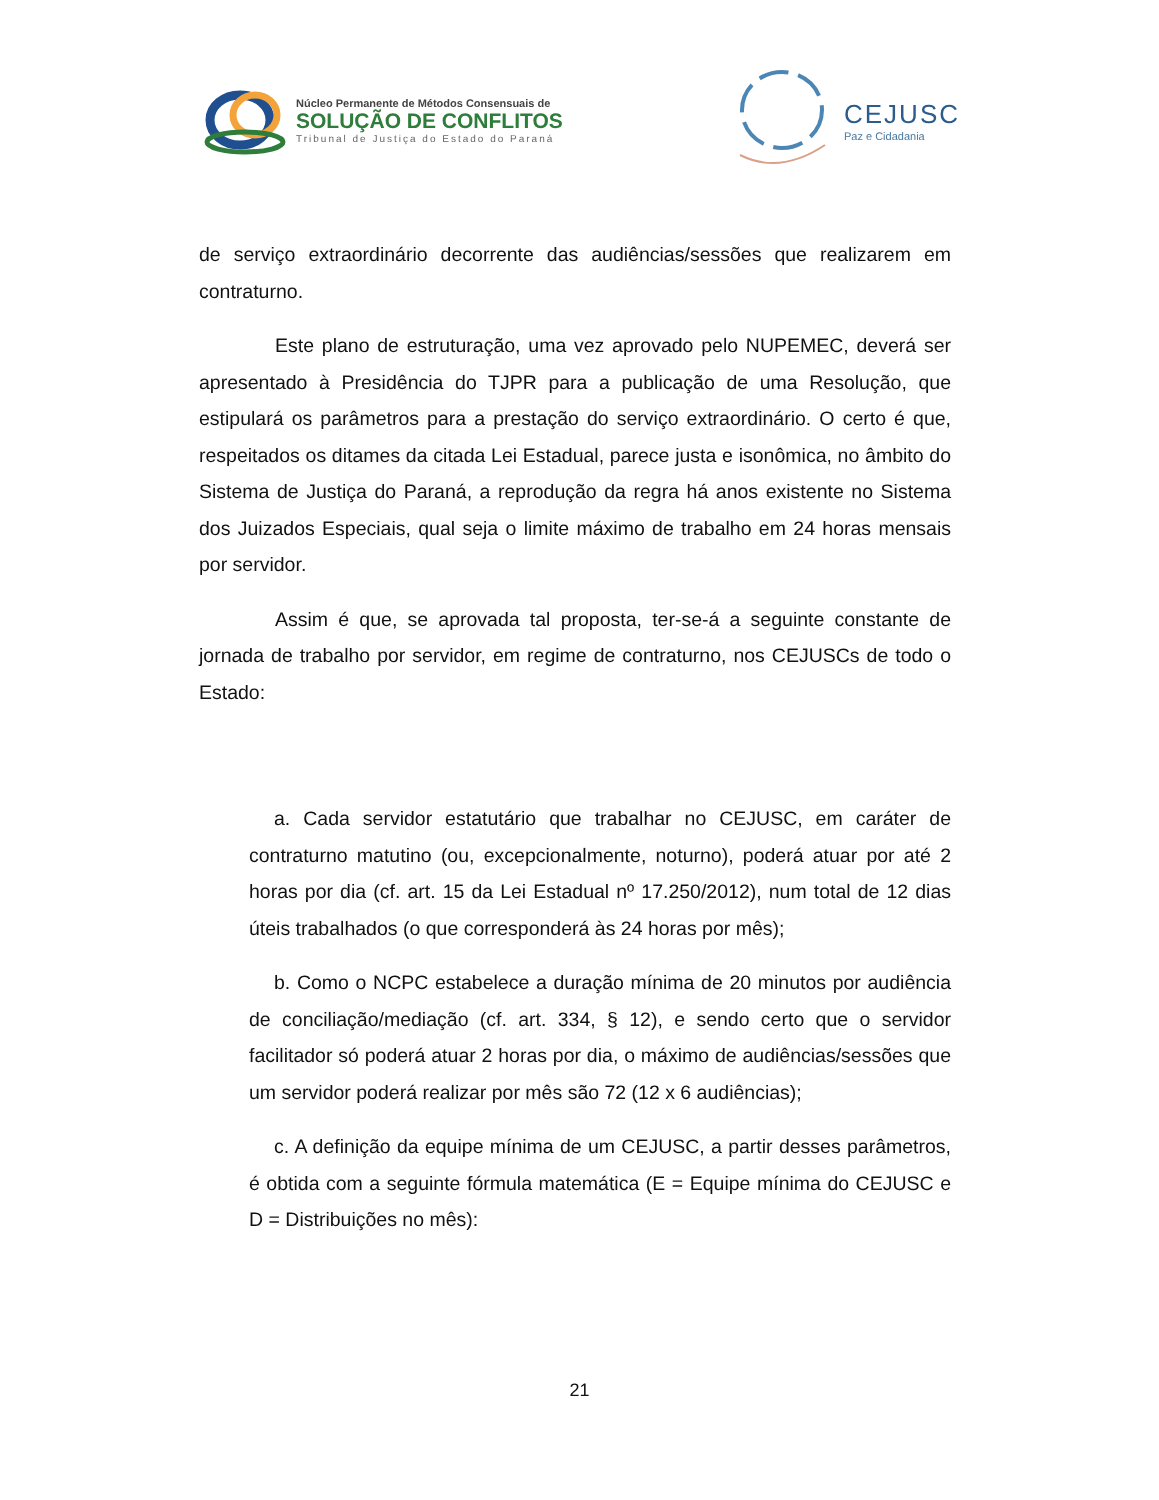Núcleo Permanente de Métodos Consensuais de
SOLUÇÃO DE CONFLITOS
Tribunal de Justiça do Estado do Paraná
CEJUSC
Paz e Cidadania
de serviço extraordinário decorrente das audiências/sessões que realizarem em contraturno.
Este plano de estruturação, uma vez aprovado pelo NUPEMEC, deverá ser apresentado à Presidência do TJPR para a publicação de uma Resolução, que estipulará os parâmetros para a prestação do serviço extraordinário. O certo é que, respeitados os ditames da citada Lei Estadual, parece justa e isonômica, no âmbito do Sistema de Justiça do Paraná, a reprodução da regra há anos existente no Sistema dos Juizados Especiais, qual seja o limite máximo de trabalho em 24 horas mensais por servidor.
Assim é que, se aprovada tal proposta, ter-se-á a seguinte constante de jornada de trabalho por servidor, em regime de contraturno, nos CEJUSCs de todo o Estado:
a. Cada servidor estatutário que trabalhar no CEJUSC, em caráter de contraturno matutino (ou, excepcionalmente, noturno), poderá atuar por até 2 horas por dia (cf. art. 15 da Lei Estadual nº 17.250/2012), num total de 12 dias úteis trabalhados (o que corresponderá às 24 horas por mês);
b. Como o NCPC estabelece a duração mínima de 20 minutos por audiência de conciliação/mediação (cf. art. 334, § 12), e sendo certo que o servidor facilitador só poderá atuar 2 horas por dia, o máximo de audiências/sessões que um servidor poderá realizar por mês são 72 (12 x 6 audiências);
c. A definição da equipe mínima de um CEJUSC, a partir desses parâmetros, é obtida com a seguinte fórmula matemática (E = Equipe mínima do CEJUSC e D = Distribuições no mês):
21